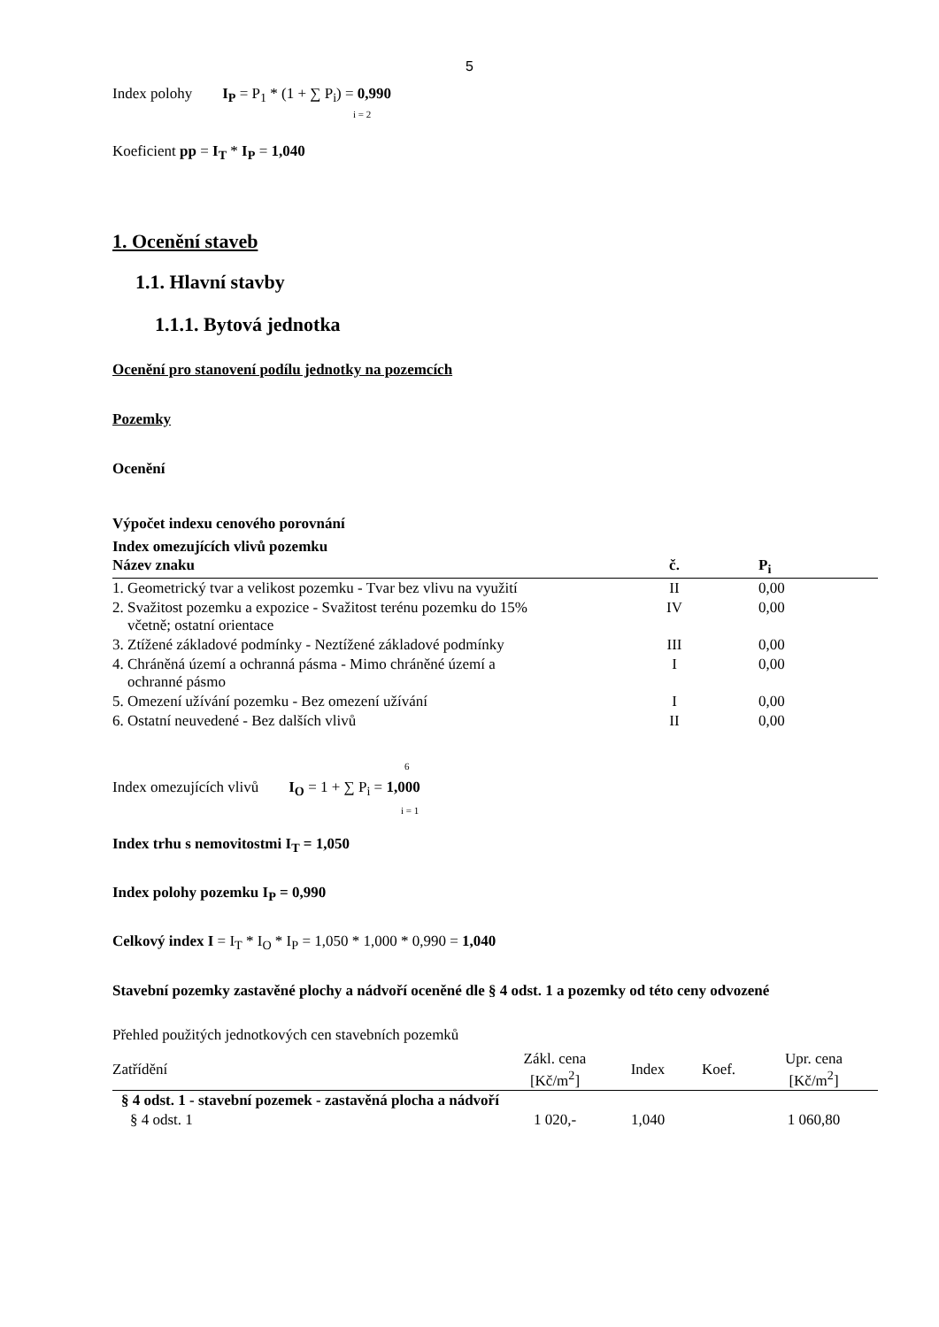5
Index polohy I<sub>P</sub> = P<sub>1</sub> * (1 + ∑ P<sub>i</sub>) = 0,990
i = 2
Koeficient pp = I<sub>T</sub> * I<sub>P</sub> = 1,040
1. Ocenění staveb
1.1. Hlavní stavby
1.1.1. Bytová jednotka
Ocenění pro stanovení podílu jednotky na pozemcích
Pozemky
Ocenění
Výpočet indexu cenového porovnání
Index omezujících vlivů pozemku
| Název znaku | č. | P<sub>i</sub> |
| --- | --- | --- |
| 1. Geometrický tvar a velikost pozemku - Tvar bez vlivu na využití | II | 0,00 |
| 2. Svažitost pozemku a expozice - Svažitost terénu pozemku do 15% včetně; ostatní orientace | IV | 0,00 |
| 3. Ztížené základové podmínky - Neztížené základové podmínky | III | 0,00 |
| 4. Chráněná území a ochranná pásma - Mimo chráněné území a ochranné pásmo | I | 0,00 |
| 5. Omezení užívání pozemku - Bez omezení užívání | I | 0,00 |
| 6. Ostatní neuvedené - Bez dalších vlivů | II | 0,00 |
6
Index omezujících vlivů I<sub>O</sub> = 1 + ∑ P<sub>i</sub> = 1,000
i = 1
Index trhu s nemovitostmi I<sub>T</sub> = 1,050
Index polohy pozemku I<sub>P</sub> = 0,990
Celkový index I = I<sub>T</sub> * I<sub>O</sub> * I<sub>P</sub> = 1,050 * 1,000 * 0,990 = 1,040
Stavební pozemky zastavěné plochy a nádvoří oceněné dle § 4 odst. 1 a pozemky od této ceny odvozené
Přehled použitých jednotkových cen stavebních pozemků
| Zatřídění | Zákl. cena [Kč/m<sup>2</sup>] | Index | Koef. | Upr. cena [Kč/m<sup>2</sup>] |
| --- | --- | --- | --- | --- |
| § 4 odst. 1 - stavební pozemek - zastavěná plocha a nádvoří | | | | |
| § 4 odst. 1 | 1 020,- | 1,040 | | 1 060,80 |